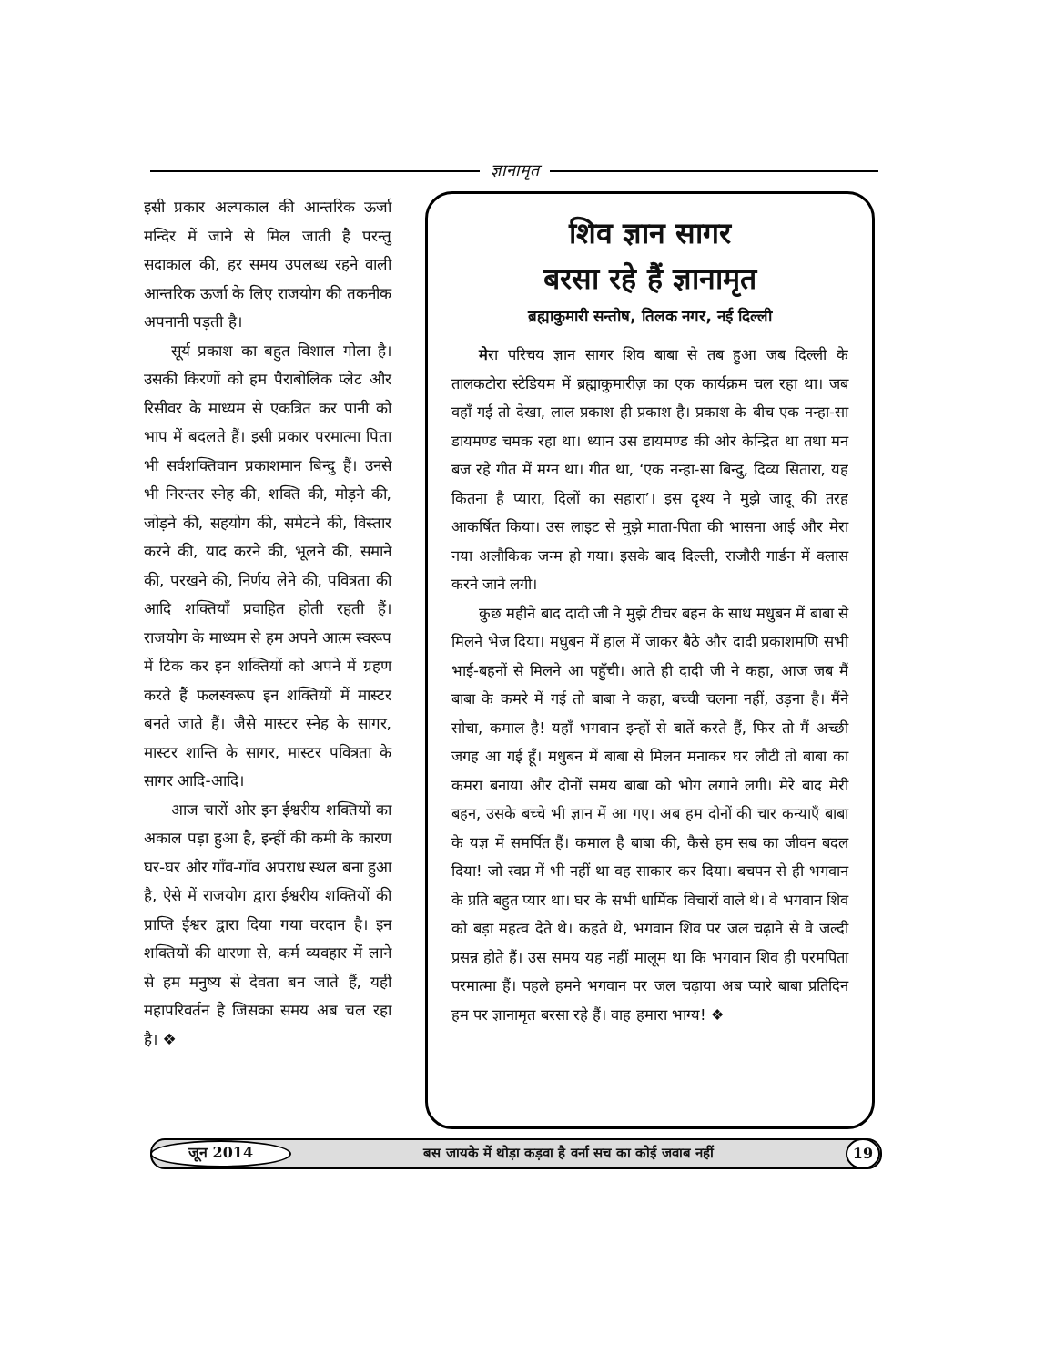ज्ञानामृत
इसी प्रकार अल्पकाल की आन्तरिक ऊर्जा मन्दिर में जाने से मिल जाती है परन्तु सदाकाल की, हर समय उपलब्ध रहने वाली आन्तरिक ऊर्जा के लिए राजयोग की तकनीक अपनानी पड़ती है।
सूर्य प्रकाश का बहुत विशाल गोला है। उसकी किरणों को हम पैराबोलिक प्लेट और रिसीवर के माध्यम से एकत्रित कर पानी को भाप में बदलते हैं। इसी प्रकार परमात्मा पिता भी सर्वशक्तिवान प्रकाशमान बिन्दु हैं। उनसे भी निरन्तर स्नेह की, शक्ति की, मोड़ने की, जोड़ने की, सहयोग की, समेटने की, विस्तार करने की, याद करने की, भूलने की, समाने की, परखने की, निर्णय लेने की, पवित्रता की आदि शक्तियाँ प्रवाहित होती रहती हैं। राजयोग के माध्यम से हम अपने आत्म स्वरूप में टिक कर इन शक्तियों को अपने में ग्रहण करते हैं फलस्वरूप इन शक्तियों में मास्टर बनते जाते हैं। जैसे मास्टर स्नेह के सागर, मास्टर शान्ति के सागर, मास्टर पवित्रता के सागर आदि-आदि।
आज चारों ओर इन ईश्वरीय शक्तियों का अकाल पड़ा हुआ है, इन्हीं की कमी के कारण घर-घर और गाँव-गाँव अपराध स्थल बना हुआ है, ऐसे में राजयोग द्वारा ईश्वरीय शक्तियों की प्राप्ति ईश्वर द्वारा दिया गया वरदान है। इन शक्तियों की धारणा से, कर्म व्यवहार में लाने से हम मनुष्य से देवता बन जाते हैं, यही महापरिवर्तन है जिसका समय अब चल रहा है। ❖
शिव ज्ञान सागर
बरसा रहे हैं ज्ञानामृत
ब्रह्माकुमारी सन्तोष, तिलक नगर, नई दिल्ली
मेरा परिचय ज्ञान सागर शिव बाबा से तब हुआ जब दिल्ली के तालकटोरा स्टेडियम में ब्रह्माकुमारीज़ का एक कार्यक्रम चल रहा था। जब वहाँ गई तो देखा, लाल प्रकाश ही प्रकाश है। प्रकाश के बीच एक नन्हा-सा डायमण्ड चमक रहा था। ध्यान उस डायमण्ड की ओर केन्द्रित था तथा मन बज रहे गीत में मग्न था। गीत था, ‘एक नन्हा-सा बिन्दु, दिव्य सितारा, यह कितना है प्यारा, दिलों का सहारा’। इस दृश्य ने मुझे जादू की तरह आकर्षित किया। उस लाइट से मुझे माता-पिता की भासना आई और मेरा नया अलौकिक जन्म हो गया। इसके बाद दिल्ली, राजौरी गार्डन में क्लास करने जाने लगी।
कुछ महीने बाद दादी जी ने मुझे टीचर बहन के साथ मधुबन में बाबा से मिलने भेज दिया। मधुबन में हाल में जाकर बैठे और दादी प्रकाशमणि सभी भाई-बहनों से मिलने आ पहुँची। आते ही दादी जी ने कहा, आज जब मैं बाबा के कमरे में गई तो बाबा ने कहा, बच्ची चलना नहीं, उड़ना है। मैंने सोचा, कमाल है! यहाँ भगवान इन्हों से बातें करते हैं, फिर तो मैं अच्छी जगह आ गई हूँ। मधुबन में बाबा से मिलन मनाकर घर लौटी तो बाबा का कमरा बनाया और दोनों समय बाबा को भोग लगाने लगी। मेरे बाद मेरी बहन, उसके बच्चे भी ज्ञान में आ गए। अब हम दोनों की चार कन्याएँ बाबा के यज्ञ में समर्पित हैं। कमाल है बाबा की, कैसे हम सब का जीवन बदल दिया! जो स्वप्न में भी नहीं था वह साकार कर दिया। बचपन से ही भगवान के प्रति बहुत प्यार था। घर के सभी धार्मिक विचारों वाले थे। वे भगवान शिव को बड़ा महत्व देते थे। कहते थे, भगवान शिव पर जल चढ़ाने से वे जल्दी प्रसन्न होते हैं। उस समय यह नहीं मालूम था कि भगवान शिव ही परमपिता परमात्मा हैं। पहले हमने भगवान पर जल चढ़ाया अब प्यारे बाबा प्रतिदिन हम पर ज्ञानामृत बरसा रहे हैं। वाह हमारा भाग्य! ❖
जून 2014 बस जायके में थोड़ा कड़वा है वर्ना सच का कोई जवाब नहीं 19